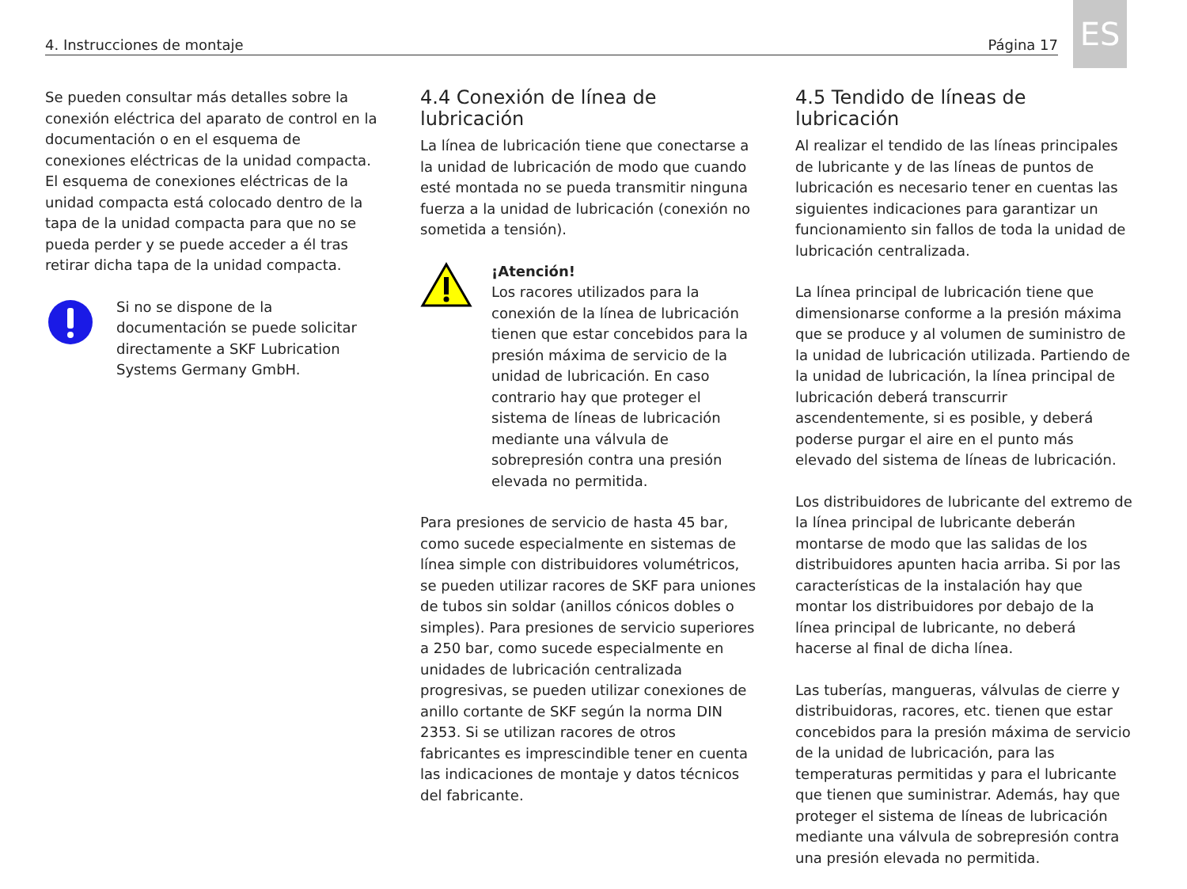4. Instrucciones de montaje Página 17
ES
Se pueden consultar más detalles sobre la conexión eléctrica del aparato de control en la documentación o en el esquema de conexiones eléctricas de la unidad compacta. El esquema de conexiones eléctricas de la unidad compacta está colocado dentro de la tapa de la unidad compacta para que no se pueda perder y se puede acceder a él tras retirar dicha tapa de la unidad compacta.
Si no se dispone de la documentación se puede solicitar directamente a SKF Lubrication Systems Germany GmbH.
4.4 Conexión de línea de lubricación
La línea de lubricación tiene que conectarse a la unidad de lubricación de modo que cuando esté montada no se pueda transmitir ninguna fuerza a la unidad de lubricación (conexión no sometida a tensión).
¡Atención!
Los racores utilizados para la conexión de la línea de lubricación tienen que estar concebidos para la presión máxima de servicio de la unidad de lubricación. En caso contrario hay que proteger el sistema de líneas de lubricación mediante una válvula de sobrepresión contra una presión elevada no permitida.
Para presiones de servicio de hasta 45 bar, como sucede especialmente en sistemas de línea simple con distribuidores volumétricos, se pueden utilizar racores de SKF para uniones de tubos sin soldar (anillos cónicos dobles o simples). Para presiones de servicio superiores a 250 bar, como sucede especialmente en unidades de lubricación centralizada progresivas, se pueden utilizar conexiones de anillo cortante de SKF según la norma DIN 2353. Si se utilizan racores de otros fabricantes es imprescindible tener en cuenta las indicaciones de montaje y datos técnicos del fabricante.
4.5 Tendido de líneas de lubricación
Al realizar el tendido de las líneas principales de lubricante y de las líneas de puntos de lubricación es necesario tener en cuentas las siguientes indicaciones para garantizar un funcionamiento sin fallos de toda la unidad de lubricación centralizada.
La línea principal de lubricación tiene que dimensionarse conforme a la presión máxima que se produce y al volumen de suministro de la unidad de lubricación utilizada. Partiendo de la unidad de lubricación, la línea principal de lubricación deberá transcurrir ascendentemente, si es posible, y deberá poderse purgar el aire en el punto más elevado del sistema de líneas de lubricación.
Los distribuidores de lubricante del extremo de la línea principal de lubricante deberán montarse de modo que las salidas de los distribuidores apunten hacia arriba. Si por las características de la instalación hay que montar los distribuidores por debajo de la línea principal de lubricante, no deberá hacerse al final de dicha línea.
Las tuberías, mangueras, válvulas de cierre y distribuidoras, racores, etc. tienen que estar concebidos para la presión máxima de servicio de la unidad de lubricación, para las temperaturas permitidas y para el lubricante que tienen que suministrar. Además, hay que proteger el sistema de líneas de lubricación mediante una válvula de sobrepresión contra una presión elevada no permitida.